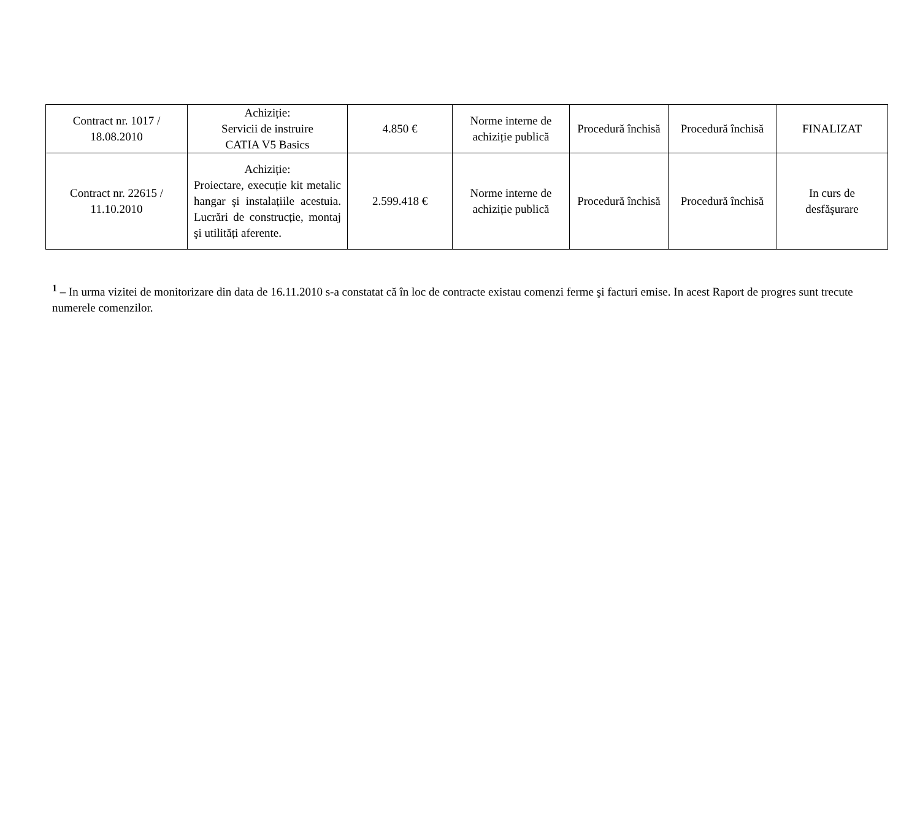| Contract nr. 1017 / 18.08.2010 | Achiziție: Servicii de instruire CATIA V5 Basics | 4.850 € | Norme interne de achiziție publică | Procedură închisă | Procedură închisă | FINALIZAT |
| Contract nr. 22615 / 11.10.2010 | Achiziție: Proiectare, execuție kit metalic hangar şi instalațiile acestuia. Lucrări de construcție, montaj şi utilități aferente. | 2.599.418 € | Norme interne de achiziție publică | Procedură închisă | Procedură închisă | In curs de desfăşurare |
<sup>1</sup> – In urma vizitei de monitorizare din data de 16.11.2010 s-a constatat că în loc de contracte existau comenzi ferme şi facturi emise. In acest Raport de progres sunt trecute numerele comenzilor.